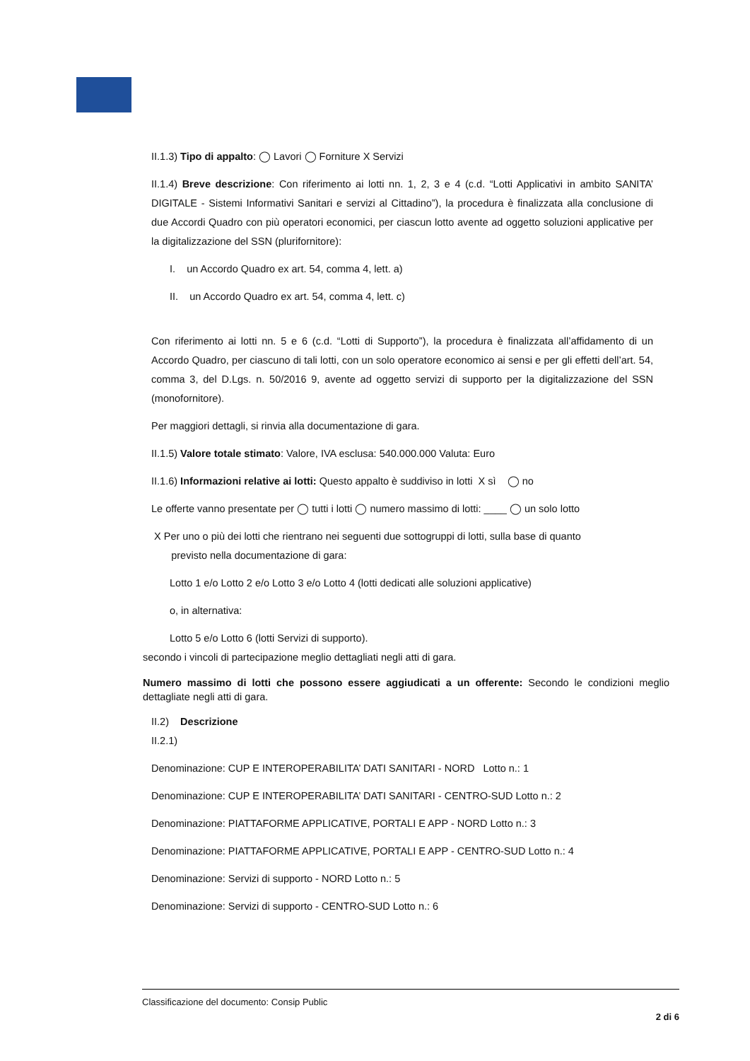II.1.3) Tipo di appalto: ◯ Lavori ◯ Forniture X Servizi
II.1.4) Breve descrizione: Con riferimento ai lotti nn. 1, 2, 3 e 4 (c.d. “Lotti Applicativi in ambito SANITA’ DIGITALE - Sistemi Informativi Sanitari e servizi al Cittadino”), la procedura è finalizzata alla conclusione di due Accordi Quadro con più operatori economici, per ciascun lotto avente ad oggetto soluzioni applicative per la digitalizzazione del SSN (plurifornitore):
I. un Accordo Quadro ex art. 54, comma 4, lett. a)
II. un Accordo Quadro ex art. 54, comma 4, lett. c)
Con riferimento ai lotti nn. 5 e 6 (c.d. “Lotti di Supporto”), la procedura è finalizzata all’affidamento di un Accordo Quadro, per ciascuno di tali lotti, con un solo operatore economico ai sensi e per gli effetti dell’art. 54, comma 3, del D.Lgs. n. 50/2016 9, avente ad oggetto servizi di supporto per la digitalizzazione del SSN (monofornitore).
Per maggiori dettagli, si rinvia alla documentazione di gara.
II.1.5) Valore totale stimato: Valore, IVA esclusa: 540.000.000 Valuta: Euro
II.1.6) Informazioni relative ai lotti: Questo appalto è suddiviso in lotti X sì ◯ no
Le offerte vanno presentate per ◯ tutti i lotti ◯ numero massimo di lotti: ____ ◯ un solo lotto
X Per uno o più dei lotti che rientrano nei seguenti due sottogruppi di lotti, sulla base di quanto
previsto nella documentazione di gara:
Lotto 1 e/o Lotto 2 e/o Lotto 3 e/o Lotto 4 (lotti dedicati alle soluzioni applicative)
o, in alternativa:
Lotto 5 e/o Lotto 6 (lotti Servizi di supporto).
secondo i vincoli di partecipazione meglio dettagliati negli atti di gara.
Numero massimo di lotti che possono essere aggiudicati a un offerente: Secondo le condizioni meglio dettagliate negli atti di gara.
II.2) Descrizione
II.2.1)
Denominazione: CUP E INTEROPERABILITA’ DATI SANITARI - NORD Lotto n.: 1
Denominazione: CUP E INTEROPERABILITA’ DATI SANITARI - CENTRO-SUD Lotto n.: 2
Denominazione: PIATTAFORME APPLICATIVE, PORTALI E APP - NORD Lotto n.: 3
Denominazione: PIATTAFORME APPLICATIVE, PORTALI E APP - CENTRO-SUD Lotto n.: 4
Denominazione: Servizi di supporto - NORD Lotto n.: 5
Denominazione: Servizi di supporto - CENTRO-SUD Lotto n.: 6
Classificazione del documento: Consip Public
2 di 6